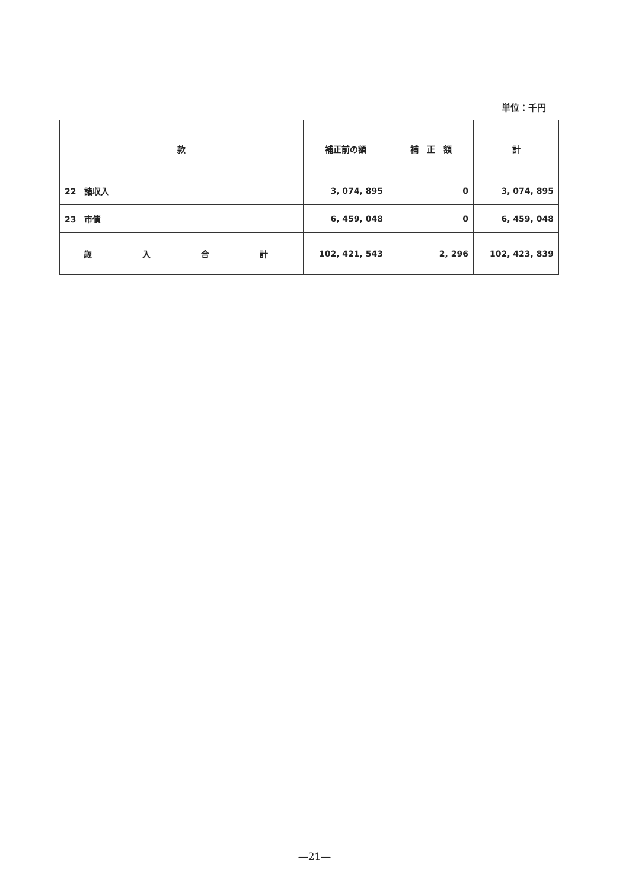単位：千円
| 款 | 補正前の額 | 補 正 額 | 計 |
| --- | --- | --- | --- |
| 22 諸収入 | 3, 074, 895 | 0 | 3, 074, 895 |
| 23 市債 | 6, 459, 048 | 0 | 6, 459, 048 |
| 歳 入 合 計 | 102, 421, 543 | 2, 296 | 102, 423, 839 |
—21—